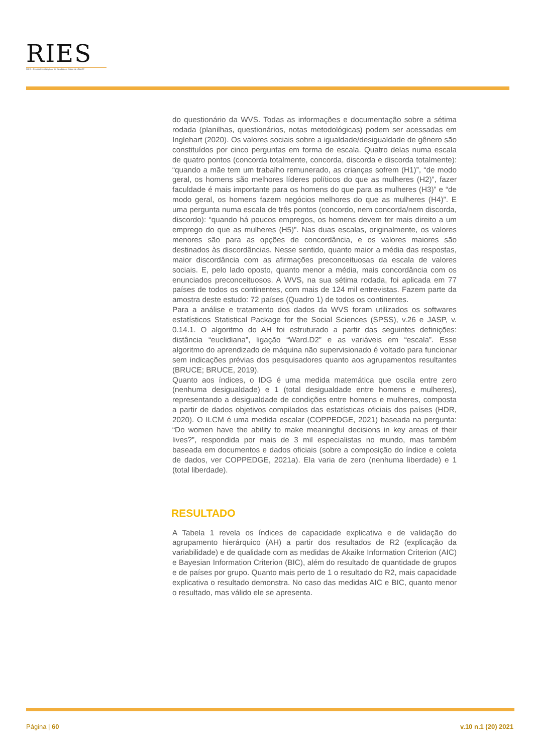RIES
RIES – Revista Interdisciplinar de Estudos em Saúde da UNIARP
do questionário da WVS. Todas as informações e documentação sobre a sétima rodada (planilhas, questionários, notas metodológicas) podem ser acessadas em Inglehart (2020). Os valores sociais sobre a igualdade/desigualdade de gênero são constituídos por cinco perguntas em forma de escala. Quatro delas numa escala de quatro pontos (concorda totalmente, concorda, discorda e discorda totalmente): “quando a mãe tem um trabalho remunerado, as crianças sofrem (H1)”, “de modo geral, os homens são melhores líderes políticos do que as mulheres (H2)”, fazer faculdade é mais importante para os homens do que para as mulheres (H3)” e “de modo geral, os homens fazem negócios melhores do que as mulheres (H4)”. E uma pergunta numa escala de três pontos (concordo, nem concorda/nem discorda, discordo): “quando há poucos empregos, os homens devem ter mais direito a um emprego do que as mulheres (H5)”. Nas duas escalas, originalmente, os valores menores são para as opções de concordância, e os valores maiores são destinados às discordâncias. Nesse sentido, quanto maior a média das respostas, maior discordância com as afirmações preconceituosas da escala de valores sociais. E, pelo lado oposto, quanto menor a média, mais concordância com os enunciados preconceituosos. A WVS, na sua sétima rodada, foi aplicada em 77 países de todos os continentes, com mais de 124 mil entrevistas. Fazem parte da amostra deste estudo: 72 países (Quadro 1) de todos os continentes.
Para a análise e tratamento dos dados da WVS foram utilizados os softwares estatísticos Statistical Package for the Social Sciences (SPSS), v.26 e JASP, v. 0.14.1. O algoritmo do AH foi estruturado a partir das seguintes definições: distância “euclidiana”, ligação “Ward.D2” e as variáveis em “escala”. Esse algoritmo do aprendizado de máquina não supervisionado é voltado para funcionar sem indicações prévias dos pesquisadores quanto aos agrupamentos resultantes (BRUCE; BRUCE, 2019).
Quanto aos índices, o IDG é uma medida matemática que oscila entre zero (nenhuma desigualdade) e 1 (total desigualdade entre homens e mulheres), representando a desigualdade de condições entre homens e mulheres, composta a partir de dados objetivos compilados das estatísticas oficiais dos países (HDR, 2020). O ILCM é uma medida escalar (COPPEDGE, 2021) baseada na pergunta: “Do women have the ability to make meaningful decisions in key areas of their lives?”, respondida por mais de 3 mil especialistas no mundo, mas também baseada em documentos e dados oficiais (sobre a composição do índice e coleta de dados, ver COPPEDGE, 2021a). Ela varia de zero (nenhuma liberdade) e 1 (total liberdade).
RESULTADO
A Tabela 1 revela os índices de capacidade explicativa e de validação do agrupamento hierárquico (AH) a partir dos resultados de R2 (explicação da variabilidade) e de qualidade com as medidas de Akaike Information Criterion (AIC) e Bayesian Information Criterion (BIC), além do resultado de quantidade de grupos e de países por grupo. Quanto mais perto de 1 o resultado do R2, mais capacidade explicativa o resultado demonstra. No caso das medidas AIC e BIC, quanto menor o resultado, mas válido ele se apresenta.
Página | 60 v.10 n.1 (20) 2021